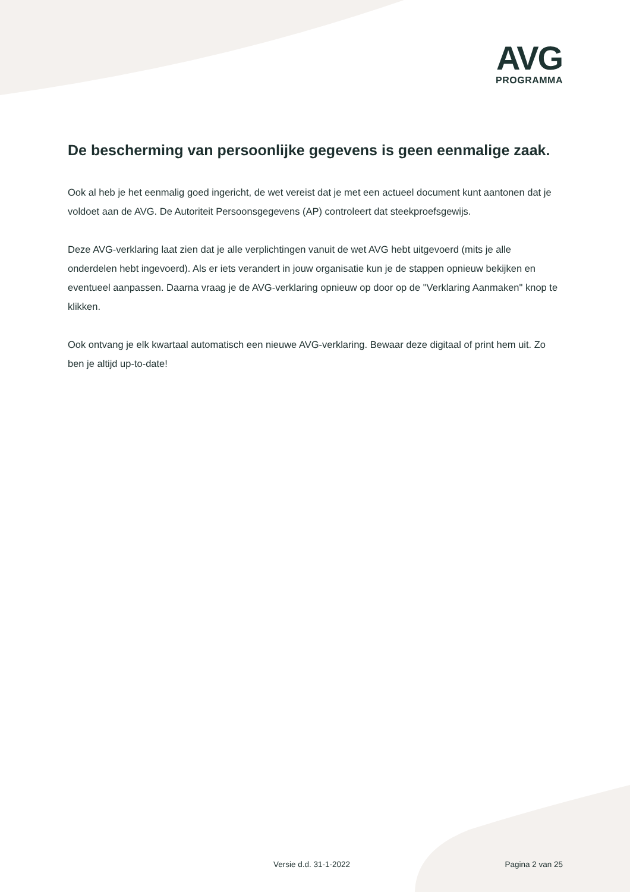AVG
PROGRAMMA
De bescherming van persoonlijke gegevens is geen eenmalige zaak.
Ook al heb je het eenmalig goed ingericht, de wet vereist dat je met een actueel document kunt aantonen dat je voldoet aan de AVG. De Autoriteit Persoonsgegevens (AP) controleert dat steekproefsgewijs.
Deze AVG-verklaring laat zien dat je alle verplichtingen vanuit de wet AVG hebt uitgevoerd (mits je alle onderdelen hebt ingevoerd). Als er iets verandert in jouw organisatie kun je de stappen opnieuw bekijken en eventueel aanpassen. Daarna vraag je de AVG-verklaring opnieuw op door op de "Verklaring Aanmaken" knop te klikken.
Ook ontvang je elk kwartaal automatisch een nieuwe AVG-verklaring. Bewaar deze digitaal of print hem uit. Zo ben je altijd up-to-date!
Versie d.d. 31-1-2022 Pagina 2 van 25